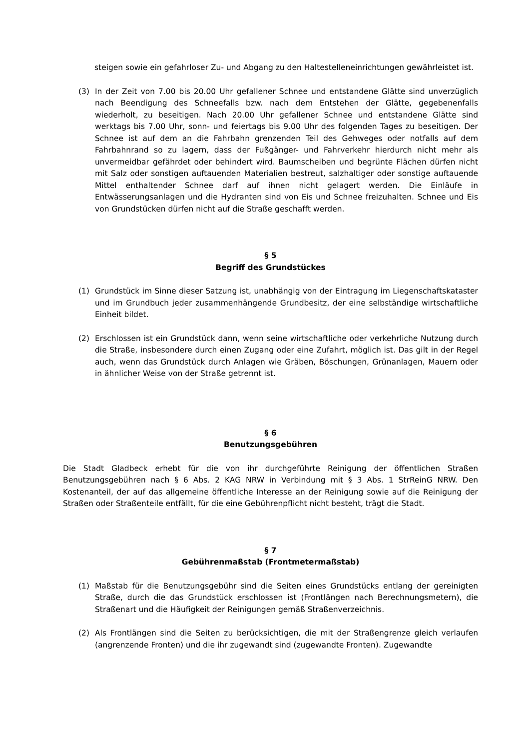steigen sowie ein gefahrloser Zu- und Abgang zu den Haltestelleneinrichtungen gewährleistet ist.
(3) In der Zeit von 7.00 bis 20.00 Uhr gefallener Schnee und entstandene Glätte sind unverzüglich nach Beendigung des Schneefalls bzw. nach dem Entstehen der Glätte, gegebenenfalls wiederholt, zu beseitigen. Nach 20.00 Uhr gefallener Schnee und entstandene Glätte sind werktags bis 7.00 Uhr, sonn- und feiertags bis 9.00 Uhr des folgenden Tages zu beseitigen. Der Schnee ist auf dem an die Fahrbahn grenzenden Teil des Gehweges oder notfalls auf dem Fahrbahnrand so zu lagern, dass der Fußgänger- und Fahrverkehr hierdurch nicht mehr als unvermeidbar gefährdet oder behindert wird. Baumscheiben und begrünte Flächen dürfen nicht mit Salz oder sonstigen auftauenden Materialien bestreut, salzhaltiger oder sonstige auftauende Mittel enthaltender Schnee darf auf ihnen nicht gelagert werden. Die Einläufe in Entwässerungsanlagen und die Hydranten sind von Eis und Schnee freizuhalten. Schnee und Eis von Grundstücken dürfen nicht auf die Straße geschafft werden.
§ 5
Begriff des Grundstückes
(1) Grundstück im Sinne dieser Satzung ist, unabhängig von der Eintragung im Liegenschaftskataster und im Grundbuch jeder zusammenhängende Grundbesitz, der eine selbständige wirtschaftliche Einheit bildet.
(2) Erschlossen ist ein Grundstück dann, wenn seine wirtschaftliche oder verkehrliche Nutzung durch die Straße, insbesondere durch einen Zugang oder eine Zufahrt, möglich ist. Das gilt in der Regel auch, wenn das Grundstück durch Anlagen wie Gräben, Böschungen, Grünanlagen, Mauern oder in ähnlicher Weise von der Straße getrennt ist.
§ 6
Benutzungsgebühren
Die Stadt Gladbeck erhebt für die von ihr durchgeführte Reinigung der öffentlichen Straßen Benutzungsgebühren nach § 6 Abs. 2 KAG NRW in Verbindung mit § 3 Abs. 1 StrReinG NRW. Den Kostenanteil, der auf das allgemeine öffentliche Interesse an der Reinigung sowie auf die Reinigung der Straßen oder Straßenteile entfällt, für die eine Gebührenpflicht nicht besteht, trägt die Stadt.
§ 7
Gebührenmaßstab (Frontmetermaßstab)
(1) Maßstab für die Benutzungsgebühr sind die Seiten eines Grundstücks entlang der gereinigten Straße, durch die das Grundstück erschlossen ist (Frontlängen nach Berechnungsmetern), die Straßenart und die Häufigkeit der Reinigungen gemäß Straßenverzeichnis.
(2) Als Frontlängen sind die Seiten zu berücksichtigen, die mit der Straßengrenze gleich verlaufen (angrenzende Fronten) und die ihr zugewandt sind (zugewandte Fronten). Zugewandte